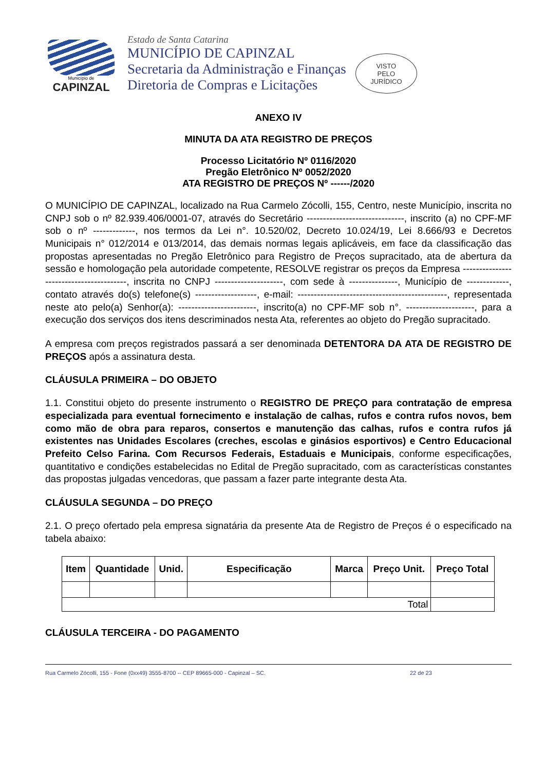Município de
CAPINZAL
Estado de Santa Catarina
MUNICÍPIO DE CAPINZAL
Secretaria da Administração e Finanças
Diretoria de Compras e Licitações
VISTO
PELO
JURÍDICO
ANEXO IV
MINUTA DA ATA REGISTRO DE PREÇOS
Processo Licitatório Nº 0116/2020
Pregão Eletrônico Nº 0052/2020
ATA REGISTRO DE PREÇOS Nº ------/2020
O MUNICÍPIO DE CAPINZAL, localizado na Rua Carmelo Zócolli, 155, Centro, neste Município, inscrita no CNPJ sob o nº 82.939.406/0001-07, através do Secretário ------------------------------, inscrito (a) no CPF-MF sob o nº -------------, nos termos da Lei n°. 10.520/02, Decreto 10.024/19, Lei 8.666/93 e Decretos Municipais n° 012/2014 e 013/2014, das demais normas legais aplicáveis, em face da classificação das propostas apresentadas no Pregão Eletrônico para Registro de Preços supracitado, ata de abertura da sessão e homologação pela autoridade competente, RESOLVE registrar os preços da Empresa ----------------------------------------, inscrita no CNPJ ---------------------, com sede à ---------------, Município de -------------, contato através do(s) telefone(s) -------------------, e-mail: ----------------------------------------------, representada neste ato pelo(a) Senhor(a): ------------------------, inscrito(a) no CPF-MF sob n°. ---------------------, para a execução dos serviços dos itens descriminados nesta Ata, referentes ao objeto do Pregão supracitado.
A empresa com preços registrados passará a ser denominada DETENTORA DA ATA DE REGISTRO DE PREÇOS após a assinatura desta.
CLÁUSULA PRIMEIRA – DO OBJETO
1.1. Constitui objeto do presente instrumento o REGISTRO DE PREÇO para contratação de empresa especializada para eventual fornecimento e instalação de calhas, rufos e contra rufos novos, bem como mão de obra para reparos, consertos e manutenção das calhas, rufos e contra rufos já existentes nas Unidades Escolares (creches, escolas e ginásios esportivos) e Centro Educacional Prefeito Celso Farina. Com Recursos Federais, Estaduais e Municipais, conforme especificações, quantitativo e condições estabelecidas no Edital de Pregão supracitado, com as características constantes das propostas julgadas vencedoras, que passam a fazer parte integrante desta Ata.
CLÁUSULA SEGUNDA – DO PREÇO
2.1. O preço ofertado pela empresa signatária da presente Ata de Registro de Preços é o especificado na tabela abaixo:
| Item | Quantidade | Unid. | Especificação | Marca | Preço Unit. | Preço Total |
| --- | --- | --- | --- | --- | --- | --- |
| Total | | | | | | |
CLÁUSULA TERCEIRA - DO PAGAMENTO
Rua Carmelo Zócolli, 155 - Fone (0xx49) 3555-8700 -- CEP 89665-000 - Capinzal – SC. 22 de 23